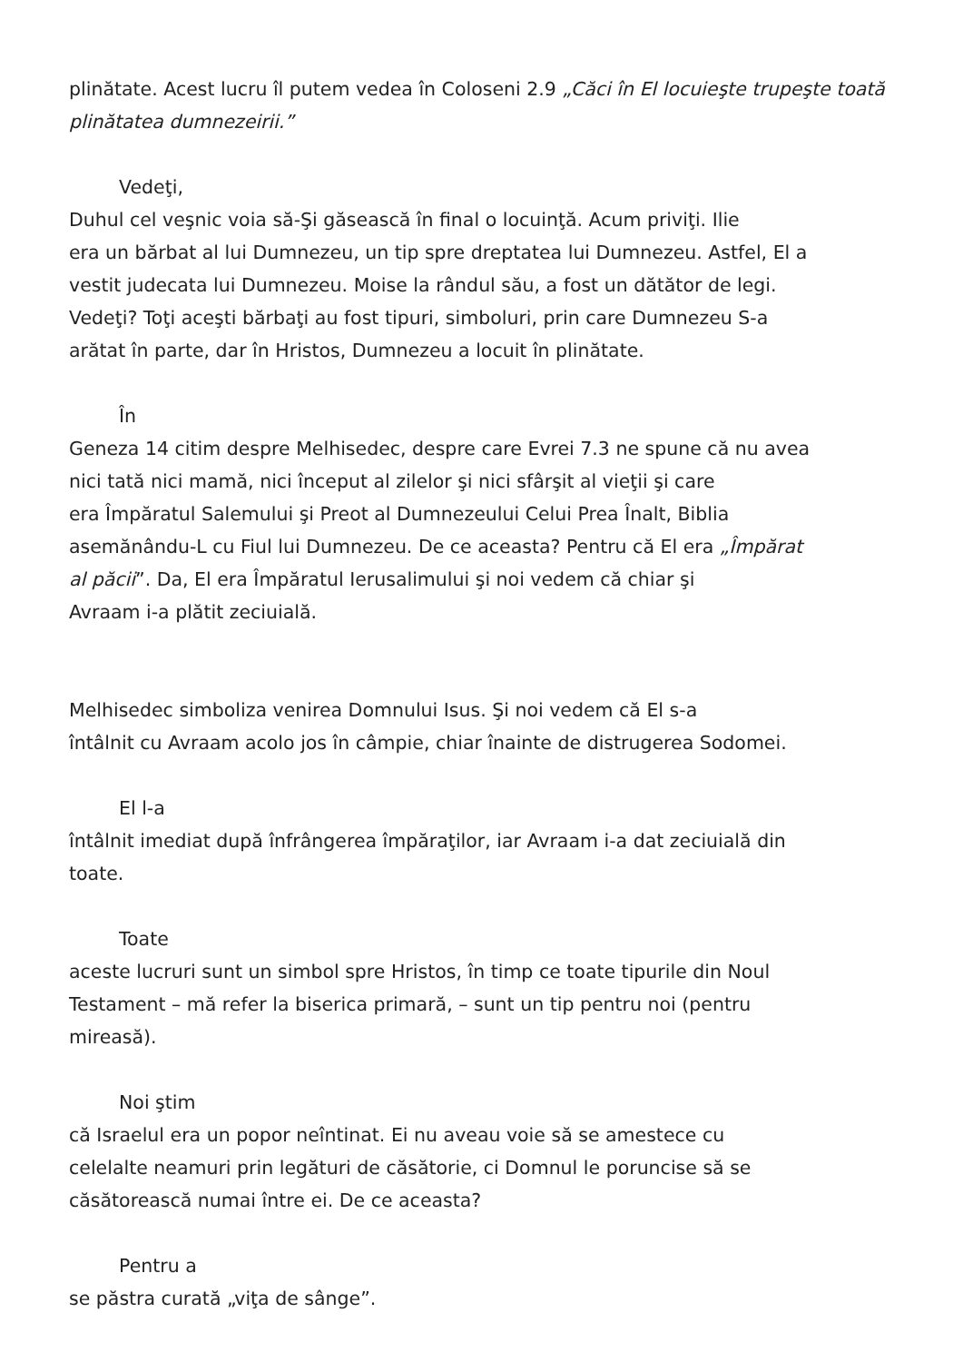plinătate. Acest lucru îl putem vedea în Coloseni 2.9 „Căci în El locuieşte trupeşte toată plinătatea dumnezeirii.”
Vedeţi,
Duhul cel veşnic voia să-Şi găsească în final o locuinţă. Acum priviţi. Ilie
era un bărbat al lui Dumnezeu, un tip spre dreptatea lui Dumnezeu. Astfel, El a
vestit judecata lui Dumnezeu. Moise la rândul său, a fost un dătător de legi.
Vedeţi? Toţi aceşti bărbaţi au fost tipuri, simboluri, prin care Dumnezeu S-a
arătat în parte, dar în Hristos, Dumnezeu a locuit în plinătate.
În
Geneza 14 citim despre Melhisedec, despre care Evrei 7.3 ne spune că nu avea
nici tată nici mamă, nici început al zilelor şi nici sfârşit al vieţii şi care
era Împăratul Salemului şi Preot al Dumnezeului Celui Prea Înalt, Biblia
asemănându-L cu Fiul lui Dumnezeu. De ce aceasta? Pentru că El era „Împărat
al păcii”. Da, El era Împăratul Ierusalimului şi noi vedem că chiar şi
Avraam i-a plătit zeciuială.
Melhisedec simboliza venirea Domnului Isus. Şi noi vedem că El s-a
întâlnit cu Avraam acolo jos în câmpie, chiar înainte de distrugerea Sodomei.
El l-a
întâlnit imediat după înfrângerea împăraţilor, iar Avraam i-a dat zeciuială din
toate.
Toate
aceste lucruri sunt un simbol spre Hristos, în timp ce toate tipurile din Noul
Testament – mă refer la biserica primară, – sunt un tip pentru noi (pentru
mireasă).
Noi ştim
că Israelul era un popor neîntinat. Ei nu aveau voie să se amestece cu
celelalte neamuri prin legături de căsătorie, ci Domnul le poruncise să se
căsătorească numai între ei. De ce aceasta?
Pentru a
se păstra curată „viţa de sânge”.